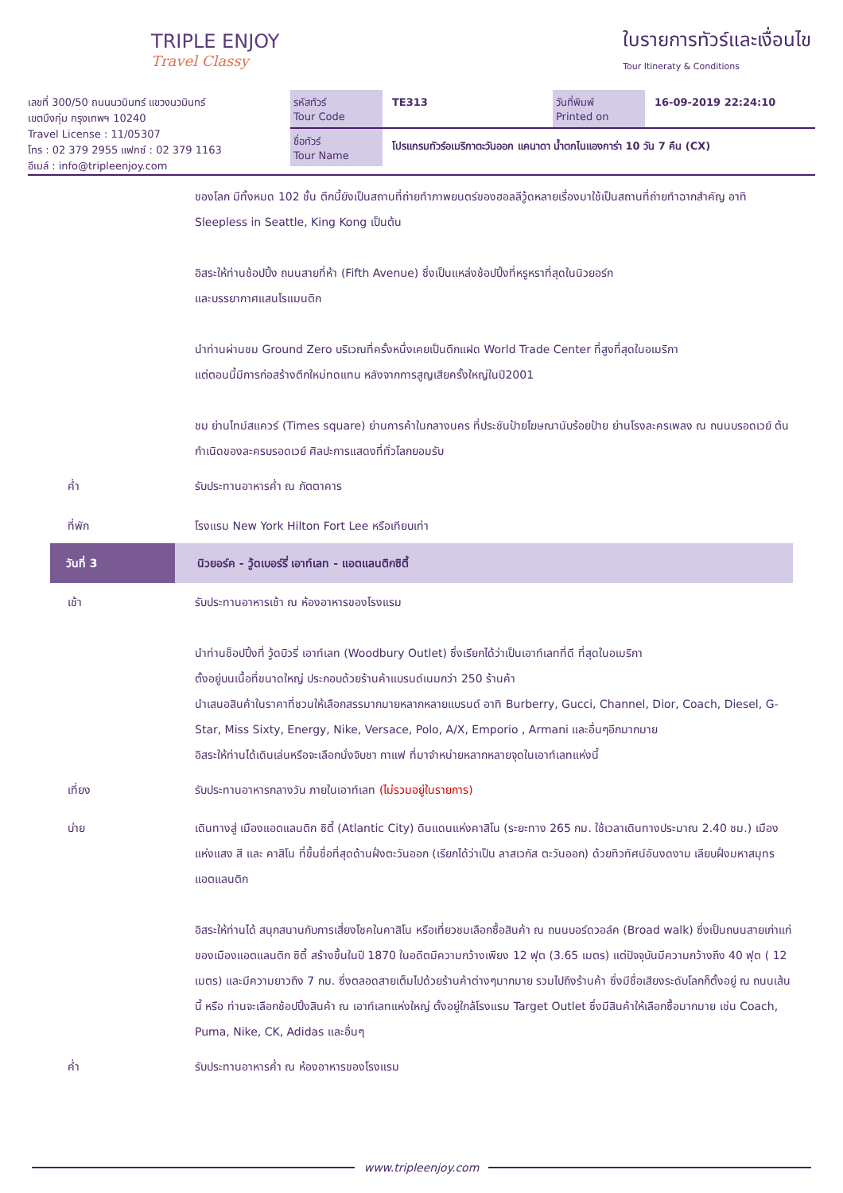TRIPLE ENJOY
Travel Classy
ใบรายการทัวร์และเงื่อนไข
Tour Itineraty & Conditions
เลขที่ 300/50 ถนนนวมินทร์ แขวงนวมินทร์
เขตบึงกุ่ม กรุงเทพฯ 10240
Travel License : 11/05307
โทร : 02 379 2955 แฟกซ์ : 02 379 1163
อีเมล์ : info@tripleenjoy.com
รหัสทัวร์
Tour Code
TE313 วันที่พิมพ์
Printed on
16-09-2019 22:24:10
ชื่อทัวร์
Tour Name
โปรแกรมทัวร์อเมริกาตะวันออก แคนาดา น้ำตกไนแองการ่า 10 วัน 7 คืน (CX)
ของโลก มีทั้งหมด 102 ชั้น ตึกนี้ยังเป็นสถานที่ถ่ายทำภาพยนตร์ของฮอลลีวู้ดหลายเรื่องมาใช้เป็นสถานที่ถ่ายทำฉากสำคัญ อาทิ Sleepless in Seattle, King Kong เป็นต้น
อิสระให้ท่านช้อปปิ้ง ถนนสายที่ห้า (Fifth Avenue) ซึ่งเป็นแหล่งช้อปปิ้งที่หรูหราที่สุดในนิวยอร์ก
และบรรยากาศแสนโรแมนติก
นำท่านผ่านชม Ground Zero บริเวณที่ครั้งหนึ่งเคยเป็นตึกแฝด World Trade Center ที่สูงที่สุดในอเมริกา
แต่ตอนนี้มีการก่อสร้างตึกใหม่ทดแทน หลังจากการสูญเสียครั้งใหญ่ในปี2001
ชม ย่านไทม์สแควร์ (Times square) ย่านการค้าในกลางนคร ที่ประชันป้ายโฆษณานับร้อยป้าย ย่านโรงละครเพลง ณ ถนนบรอดเวย์ ต้นกำเนิดของละครบรอดเวย์ ศิลปะการแสดงที่ทั่วโลกยอมรับ
ค่ำ รับประทานอาหารค่ำ ณ ภัตตาคาร
ที่พัก โรงแรม New York Hilton Fort Lee หรือเทียบเท่า
วันที่ 3 นิวยอร์ค - วู้ดเบอร์รี่ เอาท์เลท - แอตแลนติกซิตี้
เช้า รับประทานอาหารเช้า ณ ห้องอาหารของโรงแรม
นำท่านช็อปปิ้งที่ วู้ดบิวรี่ เอาท์เลท (Woodbury Outlet) ซึ่งเรียกได้ว่าเป็นเอาท์เลทที่ดี ที่สุดในอเมริกา
ตั้งอยู่บนเนื้อที่ขนาดใหญ่ ประกอบด้วยร้านค้าแบรนด์เนมกว่า 250 ร้านค้า
นำเสนอสินค้าในราคาที่ชวนให้เลือกสรรมากมายหลากหลายแบรนด์ อาทิ Burberry, Gucci, Channel, Dior, Coach, Diesel, G-Star, Miss Sixty, Energy, Nike, Versace, Polo, A/X, Emporio , Armani และอื่นๆอีกมากมาย
อิสระให้ท่านได้เดินเล่นหรือจะเลือกนั่งจิบชา กาแฟ ที่มาจำหน่ายหลากหลายจุดในเอาท์เลทแห่งนี้
เที่ยง รับประทานอาหารกลางวัน ภายในเอาท์เลท (ไม่รวมอยู่ในรายการ)
บ่าย เดินทางสู่ เมืองแอตแลนติก ซิตี้ (Atlantic City) ดินแดนแห่งคาสิโน (ระยะทาง 265 กม. ใช้เวลาเดินทางประมาณ 2.40 ชม.) เมืองแห่งแสง สี และ คาสิโน ที่ขึ้นชื่อที่สุดด้านฝั่งตะวันออก (เรียกได้ว่าเป็น ลาสเวกัส ตะวันออก) ด้วยทิวทัศน์อันงดงาม เลียบฝั่งมหาสมุทรแอตแลนติก
อิสระให้ท่านได้ สนุกสนานกับการเสี่ยงโชคในคาสิโน หรือเที่ยวชมเลือกซื้อสินค้า ณ ถนนบอร์ดวอล์ค (Broad walk) ซึ่งเป็นถนนสายเก่าแก่ของเมืองแอตแลนติก ซิตี้ สร้างขึ้นในปี 1870 ในอดีตมีความกว้างเพียง 12 ฟุต (3.65 เมตร) แต่ปัจจุบันมีความกว้างถึง 40 ฟุต ( 12 เมตร) และมีความยาวถึง 7 กม. ซึ่งตลอดสายเต็มไปด้วยร้านค้าต่างๆมากมาย รวมไปถึงร้านค้า ซึ่งมีชื่อเสียงระดับโลกก็ตั้งอยู่ ณ ถนนเส้นนี้ หรือ ท่านจะเลือกช้อปปิ้งสินค้า ณ เอาท์เลทแห่งใหญ่ ตั้งอยู่ใกล้โรงแรม Target Outlet ซึ่งมีสินค้าให้เลือกซื้อมากมาย เช่น Coach, Puma, Nike, CK, Adidas และอื่นๆ
ค่ำ รับประทานอาหารค่ำ ณ ห้องอาหารของโรงแรม
www.tripleenjoy.com